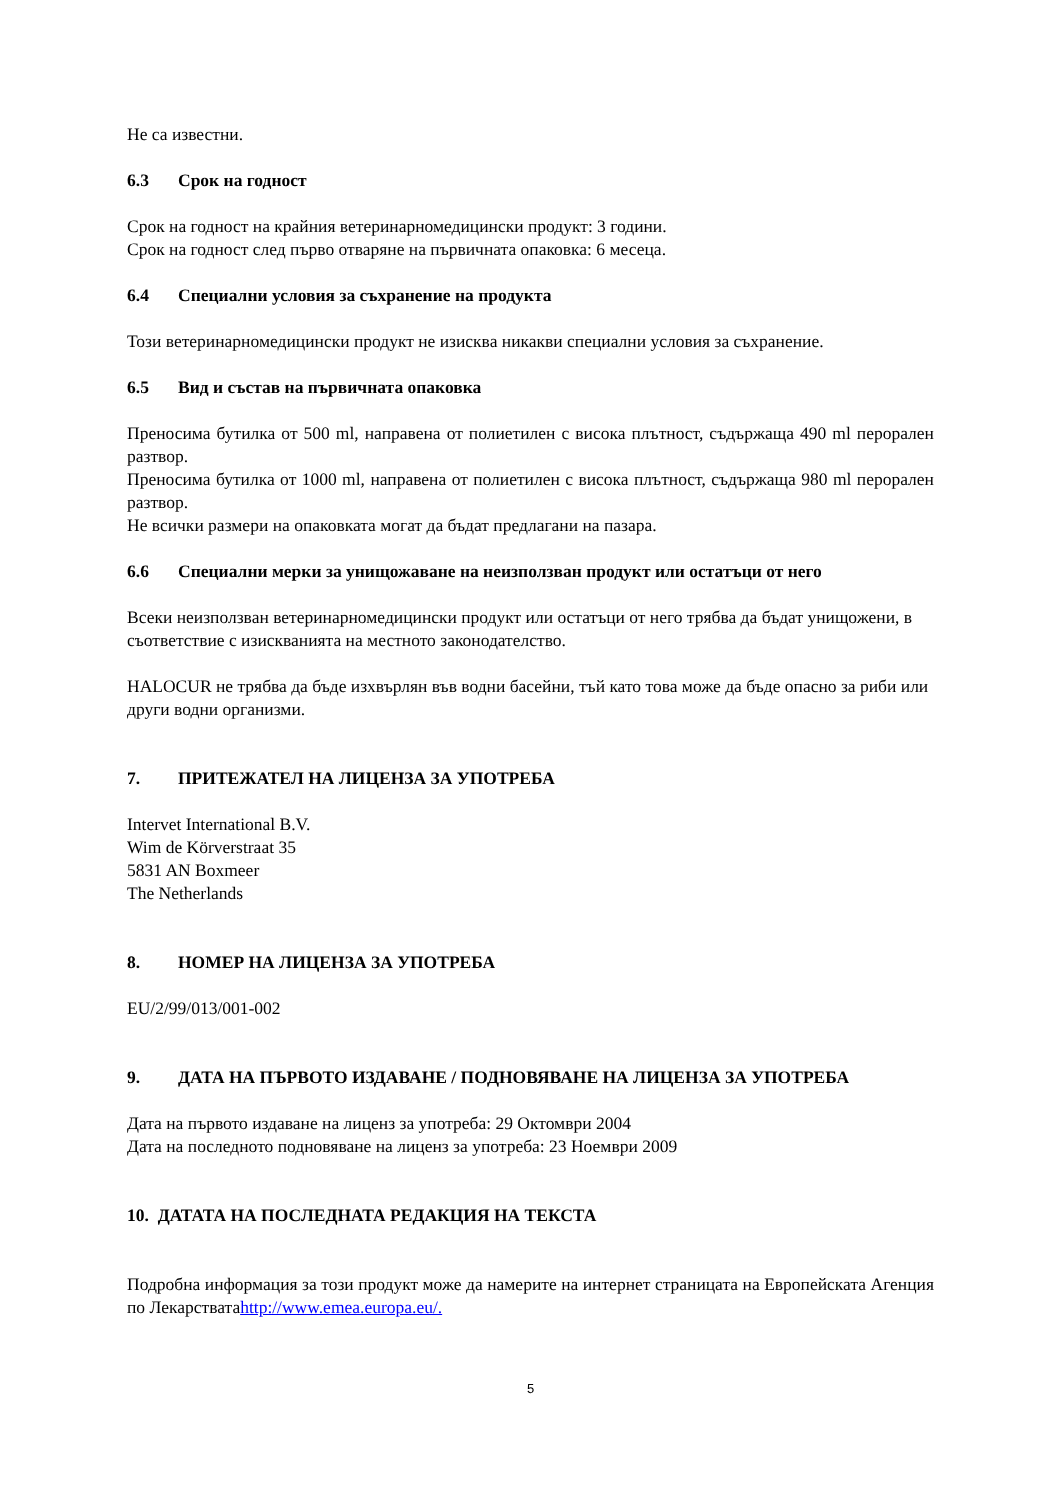Не са известни.
6.3 Срок на годност
Срок на годност на крайния ветеринарномедицински продукт: 3 години.
Срок на годност след първо отваряне на първичната опаковка: 6 месеца.
6.4 Специални условия за съхранение на продукта
Този ветеринарномедицински продукт не изисква никакви специални условия за съхранение.
6.5 Вид и състав на първичната опаковка
Преносима бутилка от 500 ml, направена от полиетилен с висока плътност, съдържаща 490 ml перорален разтвор.
Преносима бутилка от 1000 ml, направена от полиетилен с висока плътност, съдържаща 980 ml перорален разтвор.
Не всички размери на опаковката могат да бъдат предлагани на пазара.
6.6 Специални мерки за унищожаване на неизползван продукт или остатъци от него
Всеки неизползван ветеринарномедицински продукт или остатъци от него трябва да бъдат унищожени, в съответствие с изискванията на местното законодателство.
HALOCUR не трябва да бъде изхвърлян във водни басейни, тъй като това може да бъде опасно за риби или други водни организми.
7. ПРИТЕЖАТЕЛ НА ЛИЦЕНЗА ЗА УПОТРЕБА
Intervet International B.V.
Wim de Körverstraat 35
5831 AN Boxmeer
The Netherlands
8. НОМЕР НА ЛИЦЕНЗА ЗА УПОТРЕБА
EU/2/99/013/001-002
9. ДАТА НА ПЪРВОТО ИЗДАВАНЕ / ПОДНОВЯВАНЕ НА ЛИЦЕНЗА ЗА УПОТРЕБА
Дата на първото издаване на лиценз за употреба: 29 Октомври 2004
Дата на последното подновяване на лиценз за употреба: 23 Ноември 2009
10. ДАТАТА НА ПОСЛЕДНАТА РЕДАКЦИЯ НА ТЕКСТА
Подробна информация за този продукт може да намерите на интернет страницата на Европейската Агенция по Лекарстватаhttp://www.emea.europa.eu/.
5